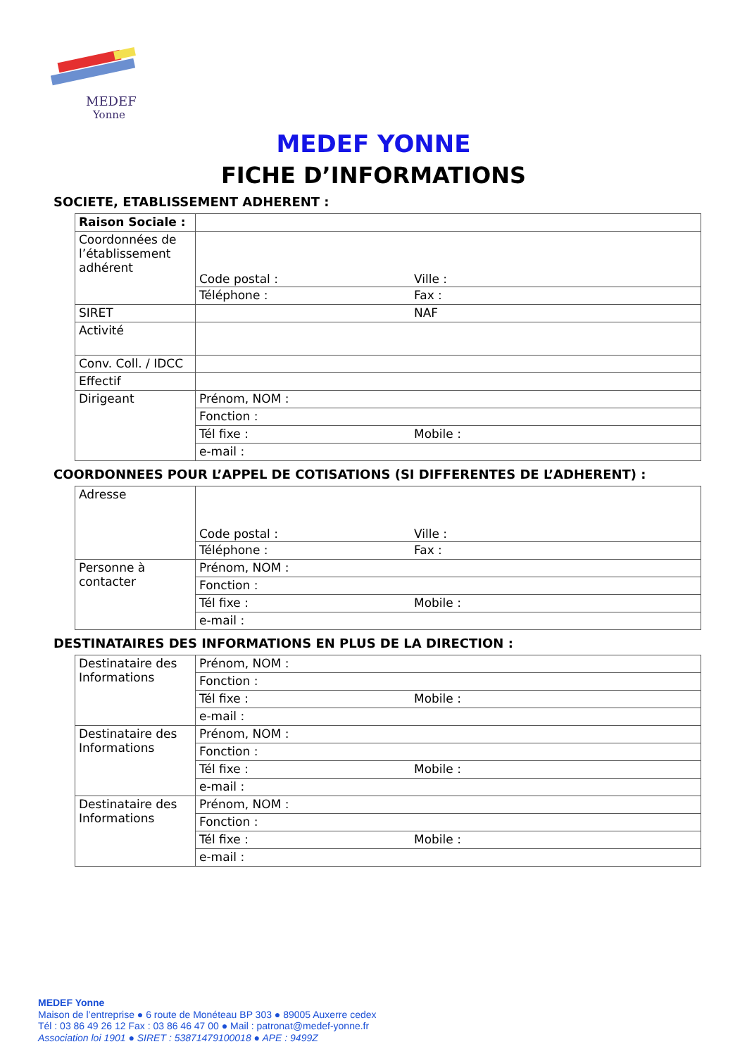MEDEF
Yonne
MEDEF YONNE
FICHE D’INFORMATIONS
SOCIETE, ETABLISSEMENT ADHERENT :
| Raison Sociale : | |
| Coordonnées de l’établissement adhérent | Code postal : Ville : |
| | Téléphone : Fax : |
| SIRET | NAF |
| Activité | |
| Conv. Coll. / IDCC | |
| Effectif | |
| Dirigeant | Prénom, NOM : |
| | Fonction : |
| | Tél fixe : Mobile : |
| | e-mail : |
COORDONNEES POUR L’APPEL DE COTISATIONS (SI DIFFERENTES DE L’ADHERENT) :
| Adresse | Code postal : Ville : |
| | Téléphone : Fax : |
| Personne à contacter | Prénom, NOM : |
| | Fonction : |
| | Tél fixe : Mobile : |
| | e-mail : |
DESTINATAIRES DES INFORMATIONS EN PLUS DE LA DIRECTION :
| Destinataire des Informations | Prénom, NOM : |
| | Fonction : |
| | Tél fixe : Mobile : |
| | e-mail : |
| Destinataire des Informations | Prénom, NOM : |
| | Fonction : |
| | Tél fixe : Mobile : |
| | e-mail : |
| Destinataire des Informations | Prénom, NOM : |
| | Fonction : |
| | Tél fixe : Mobile : |
| | e-mail : |
MEDEF Yonne
Maison de l’entreprise ● 6 route de Monéteau BP 303 ● 89005 Auxerre cedex
Tél : 03 86 49 26 12 Fax : 03 86 46 47 00 ● Mail : patronat@medef-yonne.fr
Association loi 1901 ● SIRET : 53871479100018 ● APE : 9499Z